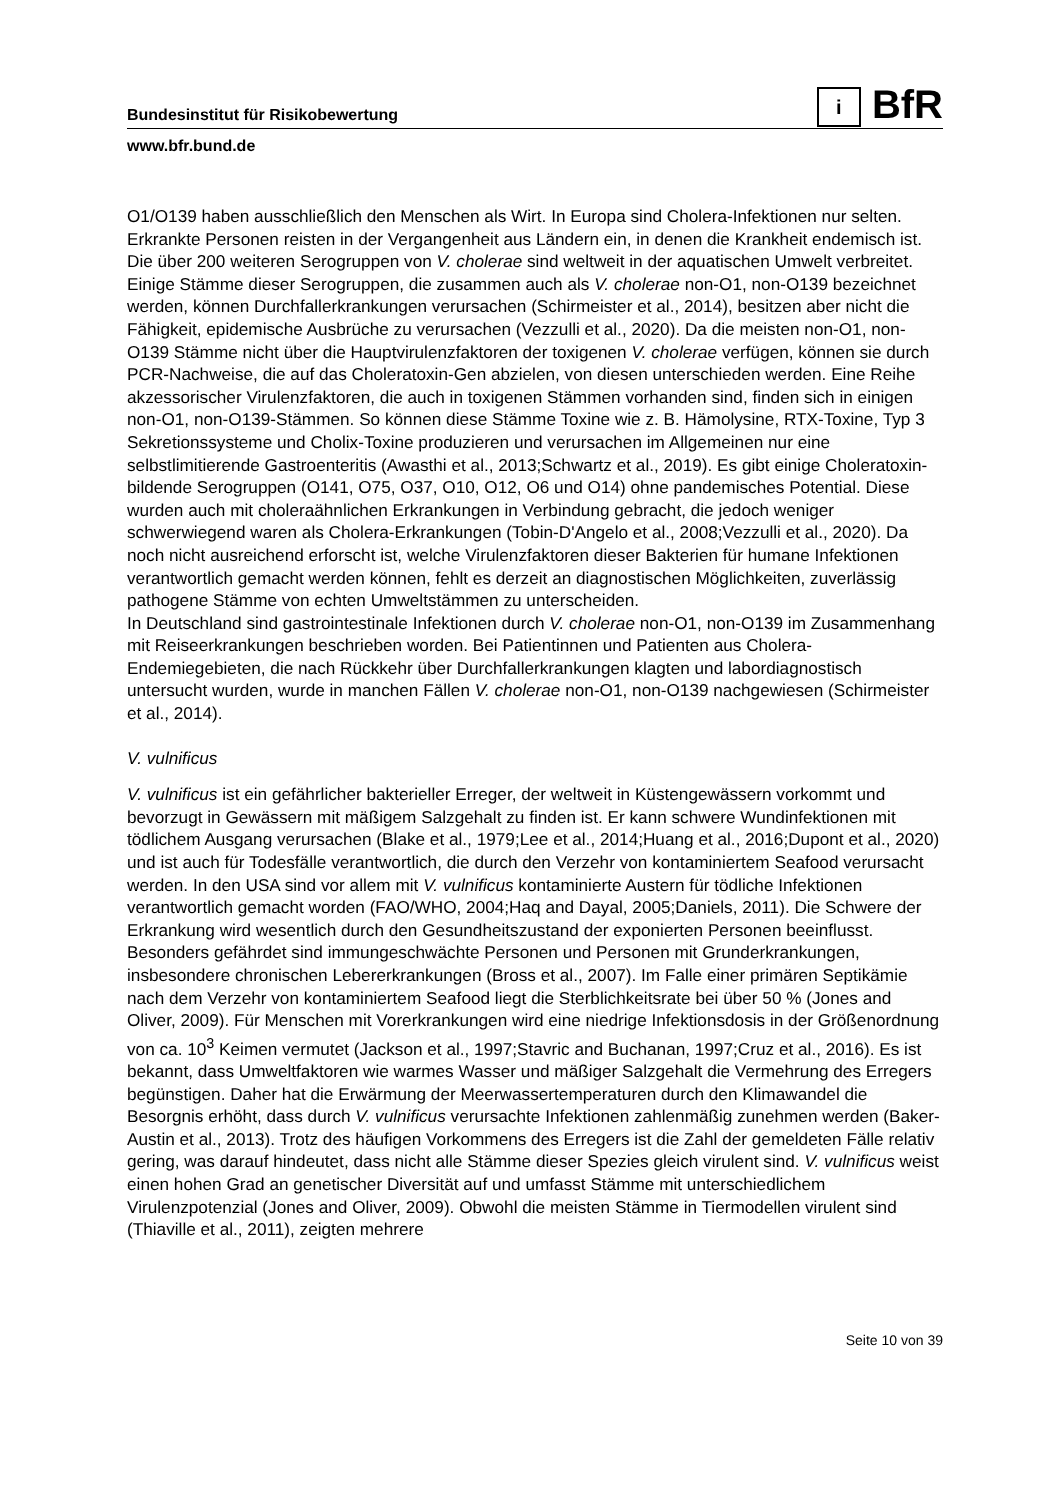i BfR
Bundesinstitut für Risikobewertung
www.bfr.bund.de
O1/O139 haben ausschließlich den Menschen als Wirt. In Europa sind Cholera-Infektionen nur selten. Erkrankte Personen reisten in der Vergangenheit aus Ländern ein, in denen die Krankheit endemisch ist.
Die über 200 weiteren Serogruppen von V. cholerae sind weltweit in der aquatischen Umwelt verbreitet. Einige Stämme dieser Serogruppen, die zusammen auch als V. cholerae non-O1, non-O139 bezeichnet werden, können Durchfallerkrankungen verursachen (Schirmeister et al., 2014), besitzen aber nicht die Fähigkeit, epidemische Ausbrüche zu verursachen (Vezzulli et al., 2020). Da die meisten non-O1, non-O139 Stämme nicht über die Hauptvirulenzfaktoren der toxigenen V. cholerae verfügen, können sie durch PCR-Nachweise, die auf das Choleratoxin-Gen abzielen, von diesen unterschieden werden. Eine Reihe akzessorischer Virulenzfaktoren, die auch in toxigenen Stämmen vorhanden sind, finden sich in einigen non-O1, non-O139-Stämmen. So können diese Stämme Toxine wie z. B. Hämolysine, RTX-Toxine, Typ 3 Sekretionssysteme und Cholix-Toxine produzieren und verursachen im Allgemeinen nur eine selbstlimitierende Gastroenteritis (Awasthi et al., 2013;Schwartz et al., 2019). Es gibt einige Choleratoxin-bildende Serogruppen (O141, O75, O37, O10, O12, O6 und O14) ohne pandemisches Potential. Diese wurden auch mit choleraähnlichen Erkrankungen in Verbindung gebracht, die jedoch weniger schwerwiegend waren als Cholera-Erkrankungen (Tobin-D'Angelo et al., 2008;Vezzulli et al., 2020). Da noch nicht ausreichend erforscht ist, welche Virulenzfaktoren dieser Bakterien für humane Infektionen verantwortlich gemacht werden können, fehlt es derzeit an diagnostischen Möglichkeiten, zuverlässig pathogene Stämme von echten Umweltstämmen zu unterscheiden.
In Deutschland sind gastrointestinale Infektionen durch V. cholerae non-O1, non-O139 im Zusammenhang mit Reiseerkrankungen beschrieben worden. Bei Patientinnen und Patienten aus Cholera-Endemiegebieten, die nach Rückkehr über Durchfallerkrankungen klagten und labordiagnostisch untersucht wurden, wurde in manchen Fällen V. cholerae non-O1, non-O139 nachgewiesen (Schirmeister et al., 2014).
V. vulnificus
V. vulnificus ist ein gefährlicher bakterieller Erreger, der weltweit in Küstengewässern vorkommt und bevorzugt in Gewässern mit mäßigem Salzgehalt zu finden ist. Er kann schwere Wundinfektionen mit tödlichem Ausgang verursachen (Blake et al., 1979;Lee et al., 2014;Huang et al., 2016;Dupont et al., 2020) und ist auch für Todesfälle verantwortlich, die durch den Verzehr von kontaminiertem Seafood verursacht werden. In den USA sind vor allem mit V. vulnificus kontaminierte Austern für tödliche Infektionen verantwortlich gemacht worden (FAO/WHO, 2004;Haq and Dayal, 2005;Daniels, 2011). Die Schwere der Erkrankung wird wesentlich durch den Gesundheitszustand der exponierten Personen beeinflusst. Besonders gefährdet sind immungeschwächte Personen und Personen mit Grunderkrankungen, insbesondere chronischen Lebererkrankungen (Bross et al., 2007). Im Falle einer primären Septikämie nach dem Verzehr von kontaminiertem Seafood liegt die Sterblichkeitsrate bei über 50 % (Jones and Oliver, 2009). Für Menschen mit Vorerkrankungen wird eine niedrige Infektionsdosis in der Größenordnung von ca. 10<sup>3</sup> Keimen vermutet (Jackson et al., 1997;Stavric and Buchanan, 1997;Cruz et al., 2016). Es ist bekannt, dass Umweltfaktoren wie warmes Wasser und mäßiger Salzgehalt die Vermehrung des Erregers begünstigen. Daher hat die Erwärmung der Meerwassertemperaturen durch den Klimawandel die Besorgnis erhöht, dass durch V. vulnificus verursachte Infektionen zahlenmäßig zunehmen werden (Baker-Austin et al., 2013). Trotz des häufigen Vorkommens des Erregers ist die Zahl der gemeldeten Fälle relativ gering, was darauf hindeutet, dass nicht alle Stämme dieser Spezies gleich virulent sind. V. vulnificus weist einen hohen Grad an genetischer Diversität auf und umfasst Stämme mit unterschiedlichem Virulenzpotenzial (Jones and Oliver, 2009). Obwohl die meisten Stämme in Tiermodellen virulent sind (Thiaville et al., 2011), zeigten mehrere
Seite 10 von 39